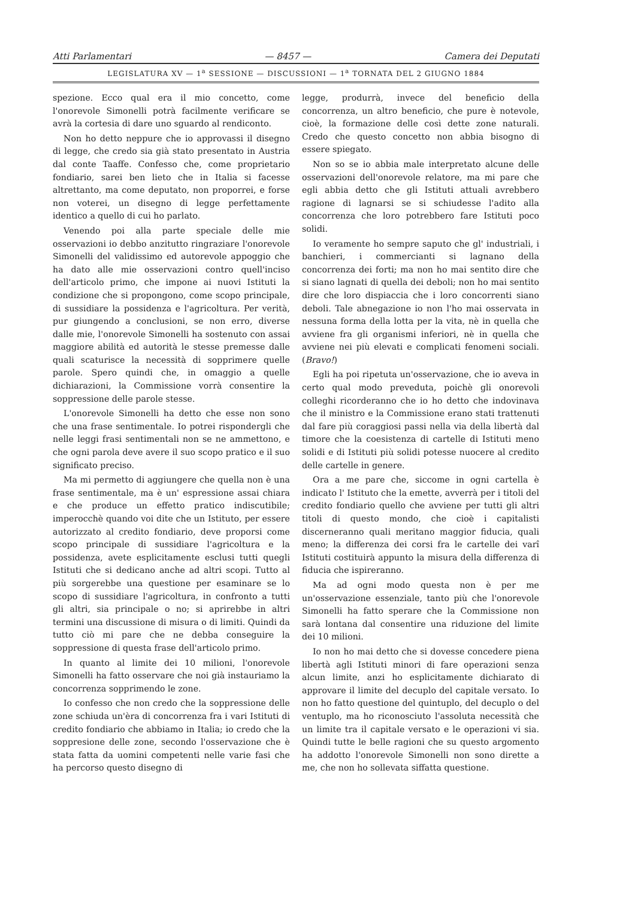Atti Parlamentari — 8457 — Camera dei Deputati
LEGISLATURA XV — 1<sup>a</sup> SESSIONE — DISCUSSIONI — 1<sup>a</sup> TORNATA DEL 2 GIUGNO 1884
spezione. Ecco qual era il mio concetto, come l'onorevole Simonelli potrà facilmente verificare se avrà la cortesia di dare uno sguardo al rendiconto.
Non ho detto neppure che io approvassi il disegno di legge, che credo sia già stato presentato in Austria dal conte Taaffe. Confesso che, come proprietario fondiario, sarei ben lieto che in Italia si facesse altrettanto, ma come deputato, non proporrei, e forse non voterei, un disegno di legge perfettamente identico a quello di cui ho parlato.
Venendo poi alla parte speciale delle mie osservazioni io debbo anzitutto ringraziare l'onorevole Simonelli del validissimo ed autorevole appoggio che ha dato alle mie osservazioni contro quell'inciso dell'articolo primo, che impone ai nuovi Istituti la condizione che si propongono, come scopo principale, di sussidiare la possidenza e l'agricoltura. Per verità, pur giungendo a conclusioni, se non erro, diverse dalle mie, l'onorevole Simonelli ha sostenuto con assai maggiore abilità ed autorità le stesse premesse dalle quali scaturisce la necessità di sopprimere quelle parole. Spero quindi che, in omaggio a quelle dichiarazioni, la Commissione vorrà consentire la soppressione delle parole stesse.
L'onorevole Simonelli ha detto che esse non sono che una frase sentimentale. Io potrei rispondergli che nelle leggi frasi sentimentali non se ne ammettono, e che ogni parola deve avere il suo scopo pratico e il suo significato preciso.
Ma mi permetto di aggiungere che quella non è una frase sentimentale, ma è un' espressione assai chiara e che produce un effetto pratico indiscutibile; imperocchè quando voi dite che un Istituto, per essere autorizzato al credito fondiario, deve proporsi come scopo principale di sussidiare l'agricoltura e la possidenza, avete esplicitamente esclusi tutti quegli Istituti che si dedicano anche ad altri scopi. Tutto al più sorgerebbe una questione per esaminare se lo scopo di sussidiare l'agricoltura, in confronto a tutti gli altri, sia principale o no; si aprirebbe in altri termini una discussione di misura o di limiti. Quindi da tutto ciò mi pare che ne debba conseguire la soppressione di questa frase dell'articolo primo.
In quanto al limite dei 10 milioni, l'onorevole Simonelli ha fatto osservare che noi già instauriamo la concorrenza sopprimendo le zone.
Io confesso che non credo che la soppressione delle zone schiuda un'èra di concorrenza fra i vari Istituti di credito fondiario che abbiamo in Italia; io credo che la soppresione delle zone, secondo l'osservazione che è stata fatta da uomini competenti nelle varie fasi che ha percorso questo disegno di
legge, produrrà, invece del beneficio della concorrenza, un altro beneficio, che pure è notevole, cioè, la formazione delle così dette zone naturali. Credo che questo concetto non abbia bisogno di essere spiegato.
Non so se io abbia male interpretato alcune delle osservazioni dell'onorevole relatore, ma mi pare che egli abbia detto che gli Istituti attuali avrebbero ragione di lagnarsi se si schiudesse l'adito alla concorrenza che loro potrebbero fare Istituti poco solidi.
Io veramente ho sempre saputo che gl' industriali, i banchieri, i commercianti si lagnano della concorrenza dei forti; ma non ho mai sentito dire che si siano lagnati di quella dei deboli; non ho mai sentito dire che loro dispiaccia che i loro concorrenti siano deboli. Tale abnegazione io non l'ho mai osservata in nessuna forma della lotta per la vita, nè in quella che avviene fra gli organismi inferiori, nè in quella che avviene nei più elevati e complicati fenomeni sociali. (Bravo!)
Egli ha poi ripetuta un'osservazione, che io aveva in certo qual modo preveduta, poichè gli onorevoli colleghi ricorderanno che io ho detto che indovinava che il ministro e la Commissione erano stati trattenuti dal fare più coraggiosi passi nella via della libertà dal timore che la coesistenza di cartelle di Istituti meno solidi e di Istituti più solidi potesse nuocere al credito delle cartelle in genere.
Ora a me pare che, siccome in ogni cartella è indicato l' Istituto che la emette, avverrà per i titoli del credito fondiario quello che avviene per tutti gli altri titoli di questo mondo, che cioè i capitalisti discerneranno quali meritano maggior fiducia, quali meno; la differenza dei corsi fra le cartelle dei varî Istituti costituirà appunto la misura della differenza di fiducia che ispireranno.
Ma ad ogni modo questa non è per me un'osservazione essenziale, tanto più che l'onorevole Simonelli ha fatto sperare che la Commissione non sarà lontana dal consentire una riduzione del limite dei 10 milioni.
Io non ho mai detto che si dovesse concedere piena libertà agli Istituti minori di fare operazioni senza alcun limite, anzi ho esplicitamente dichiarato di approvare il limite del decuplo del capitale versato. Io non ho fatto questione del quintuplo, del decuplo o del ventuplo, ma ho riconosciuto l'assoluta necessità che un limite tra il capitale versato e le operazioni vi sia. Quindi tutte le belle ragioni che su questo argomento ha addotto l'onorevole Simonelli non sono dirette a me, che non ho sollevata siffatta questione.